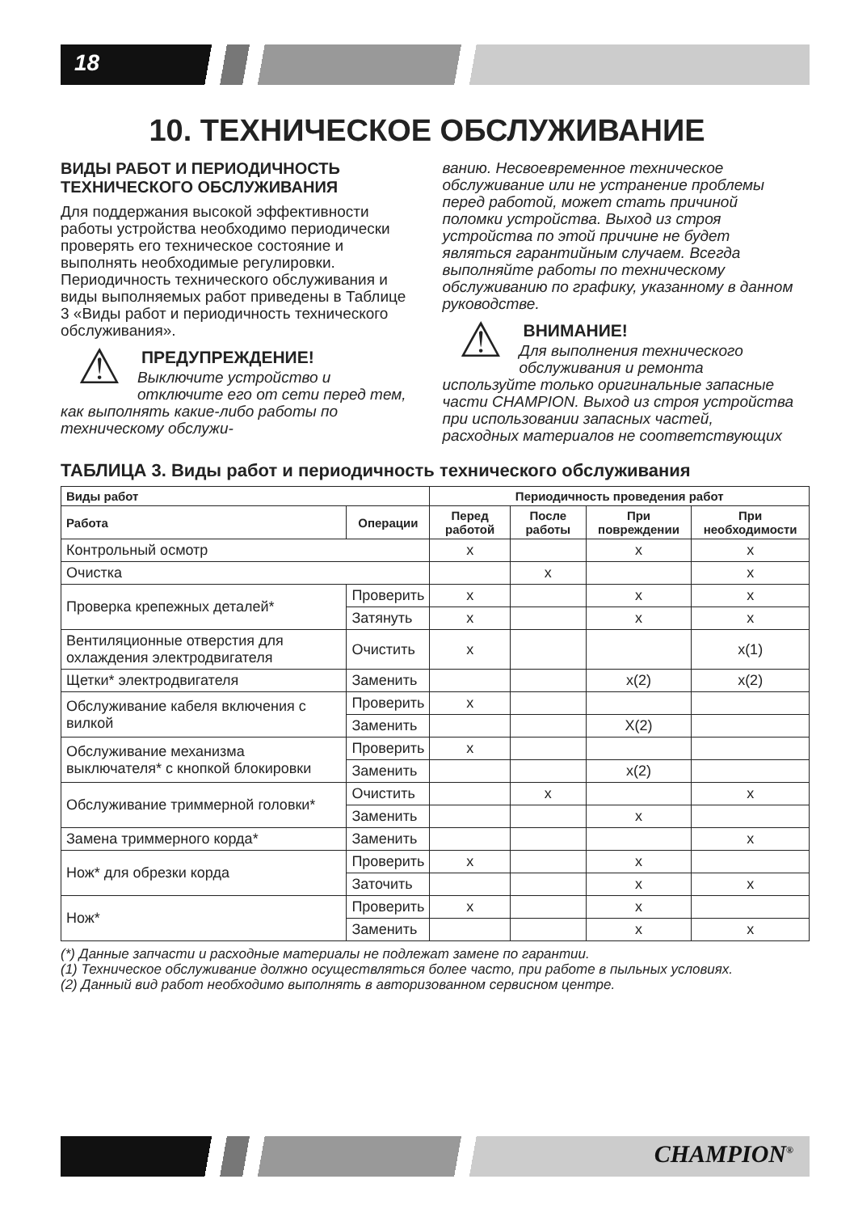18
10. ТЕХНИЧЕСКОЕ ОБСЛУЖИВАНИЕ
ВИДЫ РАБОТ И ПЕРИОДИЧНОСТЬ ТЕХНИЧЕСКОГО ОБСЛУЖИВАНИЯ
Для поддержания высокой эффективности работы устройства необходимо периодически проверять его техническое состояние и выполнять необходимые регулировки. Периодичность технического обслуживания и виды выполняемых работ приведены в Таблице 3 «Виды работ и периодичность технического обслуживания».
⚠
ПРЕДУПРЕЖДЕНИЕ!
Выключите устройство и отключите его от сети перед тем, как выполнять какие-либо работы по техническому обслужи-
ванию. Несвоевременное техническое обслуживание или не устранение проблемы перед работой, может стать причиной поломки устройства. Выход из строя устройства по этой причине не будет являться гарантийным случаем. Всегда выполняйте работы по техническому обслуживанию по графику, указанному в данном руководстве.
⚠
ВНИМАНИЕ!
Для выполнения технического обслуживания и ремонта используйте только оригинальные запасные части CHAMPION. Выход из строя устройства при использовании запасных частей, расходных материалов не соответствующих
ТАБЛИЦА 3. Виды работ и периодичность технического обслуживания
| Виды работ | | Периодичность проведения работ | | | |
| --- | --- | --- | --- | --- | --- |
| Работа | Операции | Перед работой | После работы | При повреждении | При необходимости |
| Контрольный осмотр | | x | | x | x |
| Очистка | | | x | | x |
| Проверка крепежных деталей* | Проверить | x | | x | x |
| | Затянуть | x | | x | x |
| Вентиляционные отверстия для охлаждения электродвигателя | Очистить | x | | | x(1) |
| Щетки* электродвигателя | Заменить | | | x(2) | x(2) |
| Обслуживание кабеля включения с вилкой | Проверить | x | | | |
| | Заменить | | | X(2) | |
| Обслуживание механизма выключателя* с кнопкой блокировки | Проверить | x | | | |
| | Заменить | | | x(2) | |
| Обслуживание триммерной головки* | Очистить | | x | | x |
| | Заменить | | | x | |
| Замена триммерного корда* | Заменить | | | | x |
| Нож* для обрезки корда | Проверить | x | | x | |
| | Заточить | | | x | x |
| Нож* | Проверить | x | | x | |
| | Заменить | | | x | x |
(*) Данные запчасти и расходные материалы не подлежат замене по гарантии.
(1) Техническое обслуживание должно осуществляться более часто, при работе в пыльных условиях.
(2) Данный вид работ необходимо выполнять в авторизованном сервисном центре.
CHAMPION<sup>®</sup>